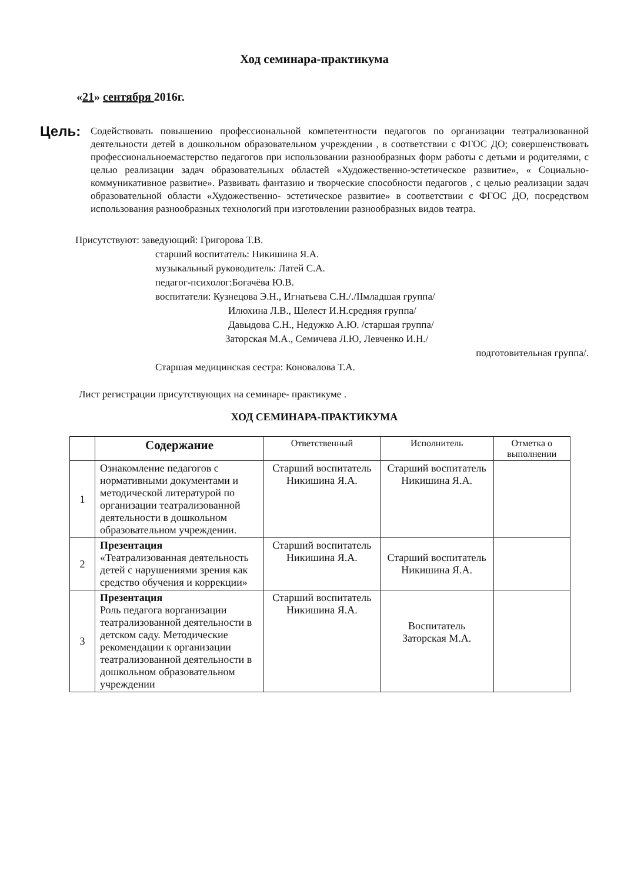Ход семинара-практикума
«21» сентября 2016г.
Цель:
Содействовать повышению профессиональной компетентности педагогов по организации театрализованной деятельности детей в дошкольном образовательном учреждении , в соответствии с ФГОС ДО; совершенствовать профессиональноемастерство педагогов при использовании разнообразных форм работы с детьми и родителями, с целью реализации задач образовательных областей «Художественно-эстетическое развитие», « Социально-коммуникативное развитие». Развивать фантазию и творческие способности педагогов , с целью реализации задач образовательной области «Художественно- эстетическое развитие» в соответствии с ФГОС ДО, посредством использования разнообразных технологий при изготовлении разнообразных видов театра.
Присутствуют: заведующий: Григорова Т.В.
старший воспитатель: Никишина Я.А.
музыкальный руководитель: Латей С.А.
педагог-психолог:Богачёва Ю.В.
воспитатели: Кузнецова Э.Н., Игнатьева С.Н././IIмладшая группа/
Илюхина Л.В., Шелест И.Н.средняя группа/
Давыдова С.Н., Недужко А.Ю. /старшая группа/
Заторская М.А., Семичева Л.Ю, Левченко И.Н./
подготовительная группа/.
Старшая медицинская сестра: Коновалова Т.А.
Лист регистрации присутствующих на семинаре- практикуме .
ХОД СЕМИНАРА-ПРАКТИКУМА
| | Содержание | Ответственный | Исполнитель | Отметка о выполнении |
| --- | --- | --- | --- | --- |
| 1 | Ознакомление педагогов с нормативными документами и методической литературой по организации театрализованной деятельности в дошкольном образовательном учреждении. | Старший воспитатель Никишина Я.А. | Старший воспитатель Никишина Я.А. | |
| 2 | Презентация «Театрализованная деятельность детей с нарушениями зрения как средство обучения и коррекции» | Старший воспитатель Никишина Я.А. | Старший воспитатель Никишина Я.А. | |
| 3 | Презентация Роль педагога ворганизации театрализованной деятельности в детском саду. Методические рекомендации к организации театрализованной деятельности в дошкольном образовательном учреждении | Старший воспитатель Никишина Я.А. | Воспитатель Заторская М.А. | |